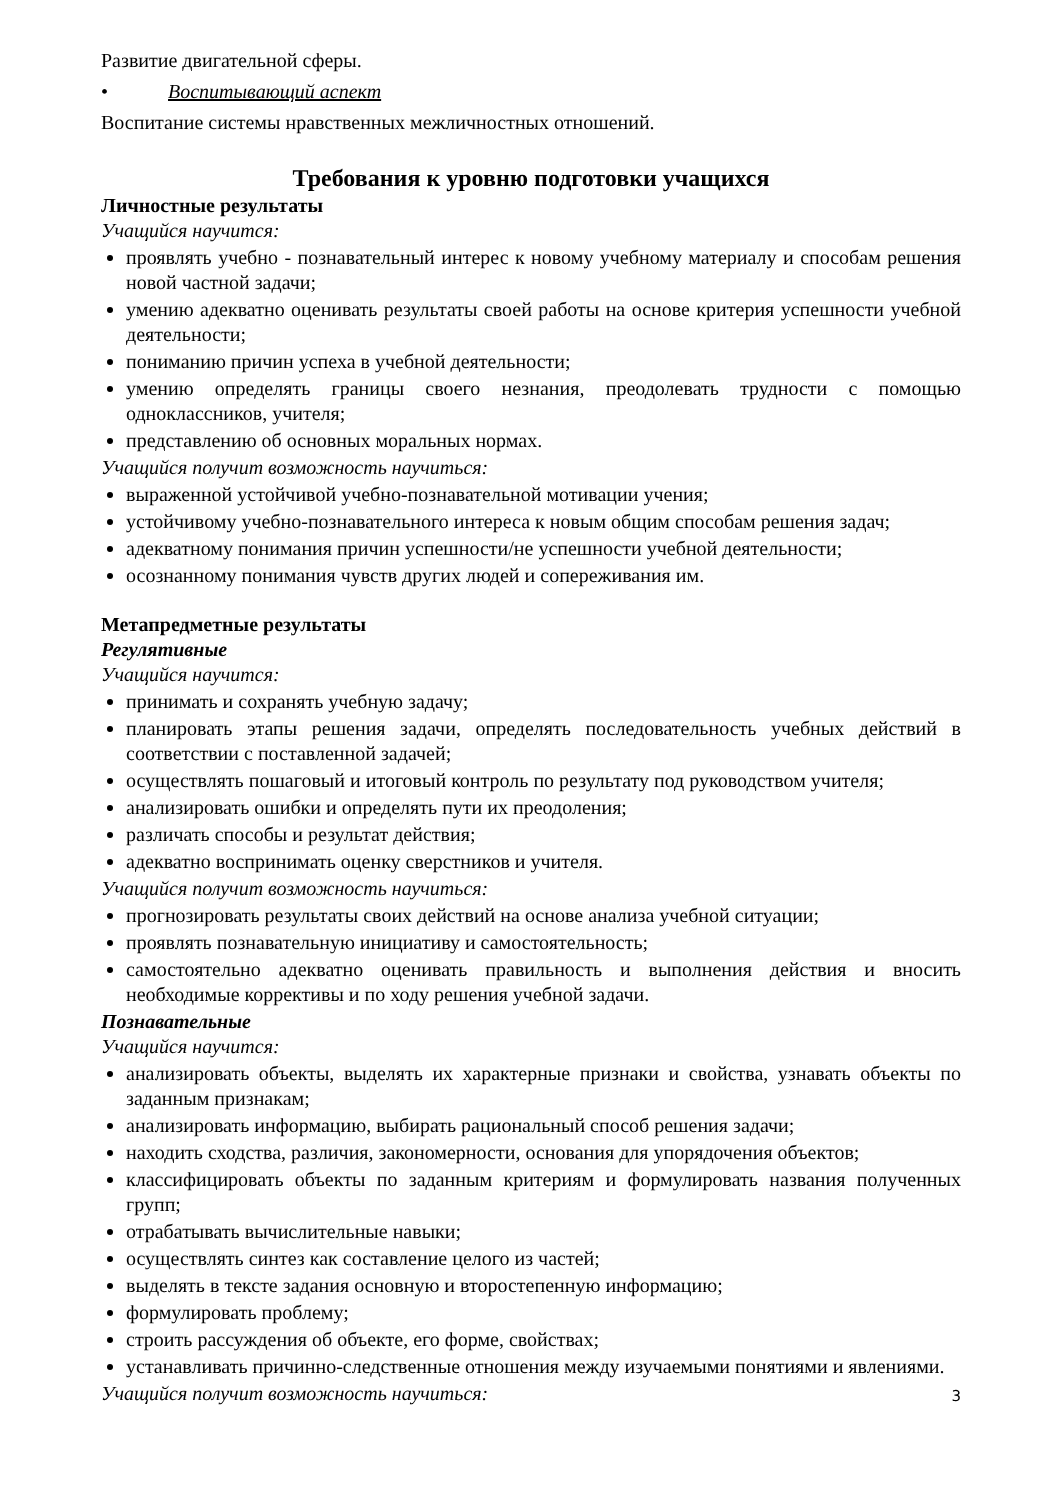Развитие двигательной сферы.
• Воспитывающий аспект
Воспитание системы нравственных межличностных отношений.
Требования к уровню подготовки учащихся
Личностные результаты
Учащийся научится:
проявлять учебно - познавательный интерес к новому учебному материалу и способам решения новой частной задачи;
умению адекватно оценивать результаты своей работы на основе критерия успешности учебной деятельности;
пониманию причин успеха в учебной деятельности;
умению определять границы своего незнания, преодолевать трудности с помощью одноклассников, учителя;
представлению об основных моральных нормах.
Учащийся получит возможность научиться:
выраженной устойчивой учебно-познавательной мотивации учения;
устойчивому учебно-познавательного интереса к новым общим способам решения задач;
адекватному понимания причин успешности/не успешности учебной деятельности;
осознанному понимания чувств других людей и сопереживания им.
Метапредметные результаты
Регулятивные
Учащийся научится:
принимать и сохранять учебную задачу;
планировать этапы решения задачи, определять последовательность учебных действий в соответствии с поставленной задачей;
осуществлять пошаговый и итоговый контроль по результату под руководством учителя;
анализировать ошибки и определять пути их преодоления;
различать способы и результат действия;
адекватно воспринимать оценку сверстников и учителя.
Учащийся получит возможность научиться:
прогнозировать результаты своих действий на основе анализа учебной ситуации;
проявлять познавательную инициативу и самостоятельность;
самостоятельно адекватно оценивать правильность и выполнения действия и вносить необходимые коррективы и по ходу решения учебной задачи.
Познавательные
Учащийся научится:
анализировать объекты, выделять их характерные признаки и свойства, узнавать объекты по заданным признакам;
анализировать информацию, выбирать рациональный способ решения задачи;
находить сходства, различия, закономерности, основания для упорядочения объектов;
классифицировать объекты по заданным критериям и формулировать названия полученных групп;
отрабатывать вычислительные навыки;
осуществлять синтез как составление целого из частей;
выделять в тексте задания основную и второстепенную информацию;
формулировать проблему;
строить рассуждения об объекте, его форме, свойствах;
устанавливать причинно-следственные отношения между изучаемыми понятиями и явлениями.
Учащийся получит возможность научиться:
3